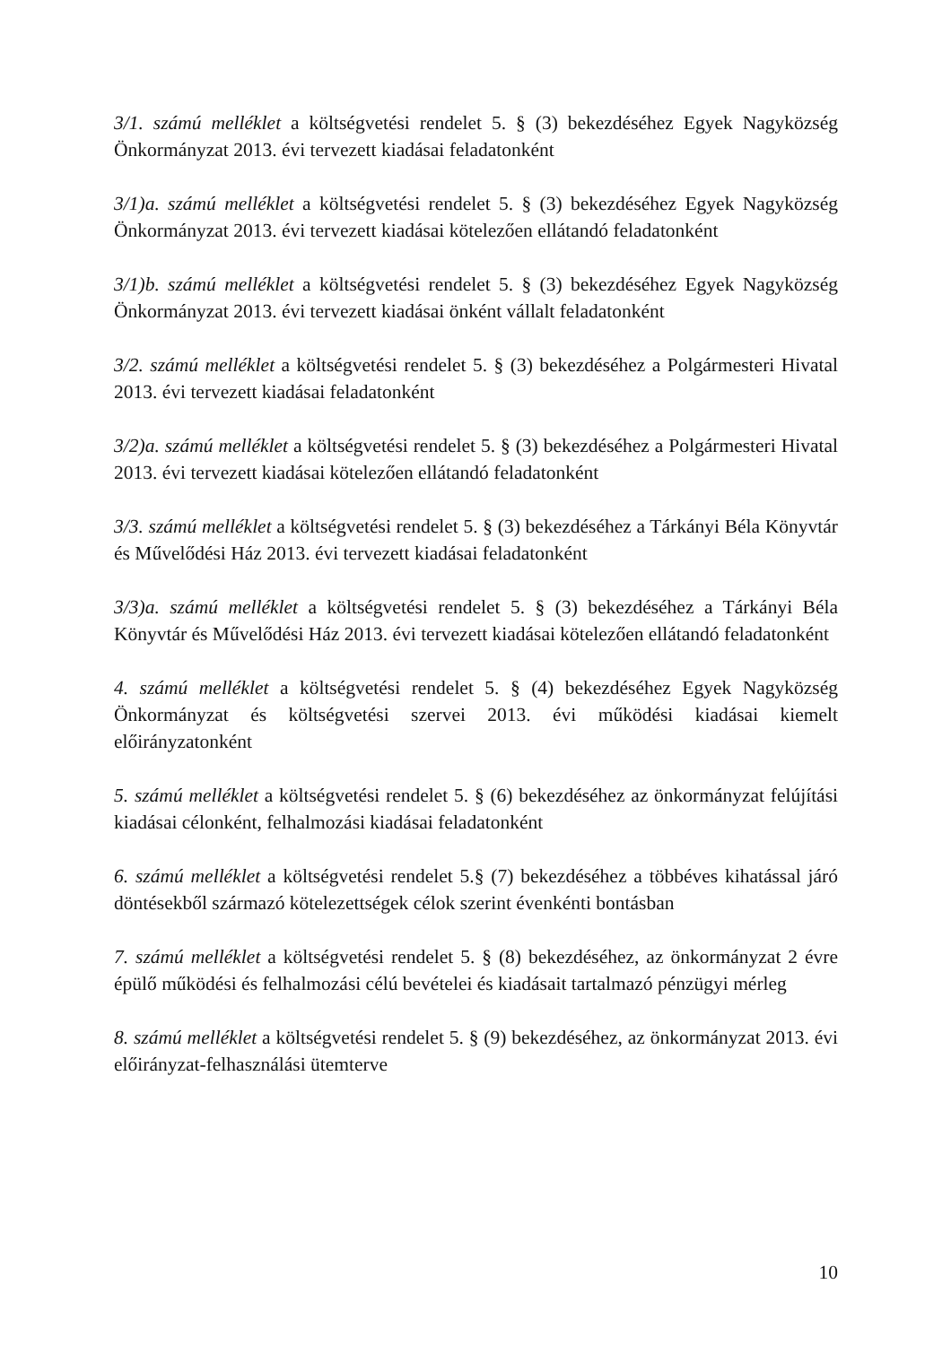3/1. számú melléklet a költségvetési rendelet 5. § (3) bekezdéséhez Egyek Nagyközség Önkormányzat 2013. évi tervezett kiadásai feladatonként
3/1)a. számú melléklet a költségvetési rendelet 5. § (3) bekezdéséhez Egyek Nagyközség Önkormányzat 2013. évi tervezett kiadásai kötelezően ellátandó feladatonként
3/1)b. számú melléklet a költségvetési rendelet 5. § (3) bekezdéséhez Egyek Nagyközség Önkormányzat 2013. évi tervezett kiadásai önként vállalt feladatonként
3/2. számú melléklet a költségvetési rendelet 5. § (3) bekezdéséhez a Polgármesteri Hivatal 2013. évi tervezett kiadásai feladatonként
3/2)a. számú melléklet a költségvetési rendelet 5. § (3) bekezdéséhez a Polgármesteri Hivatal 2013. évi tervezett kiadásai kötelezően ellátandó feladatonként
3/3. számú melléklet a költségvetési rendelet 5. § (3) bekezdéséhez a Tárkányi Béla Könyvtár és Művelődési Ház 2013. évi tervezett kiadásai feladatonként
3/3)a. számú melléklet a költségvetési rendelet 5. § (3) bekezdéséhez a Tárkányi Béla Könyvtár és Művelődési Ház 2013. évi tervezett kiadásai kötelezően ellátandó feladatonként
4. számú melléklet a költségvetési rendelet 5. § (4) bekezdéséhez Egyek Nagyközség Önkormányzat és költségvetési szervei 2013. évi működési kiadásai kiemelt előirányzatonként
5. számú melléklet a költségvetési rendelet 5. § (6) bekezdéséhez az önkormányzat felújítási kiadásai célonként, felhalmozási kiadásai feladatonként
6. számú melléklet a költségvetési rendelet 5.§ (7) bekezdéséhez a többéves kihatással járó döntésekből származó kötelezettségek célok szerint évenkénti bontásban
7. számú melléklet a költségvetési rendelet 5. § (8) bekezdéséhez, az önkormányzat 2 évre épülő működési és felhalmozási célú bevételei és kiadásait tartalmazó pénzügyi mérleg
8. számú melléklet a költségvetési rendelet 5. § (9) bekezdéséhez, az önkormányzat 2013. évi előirányzat-felhasználási ütemterve
10